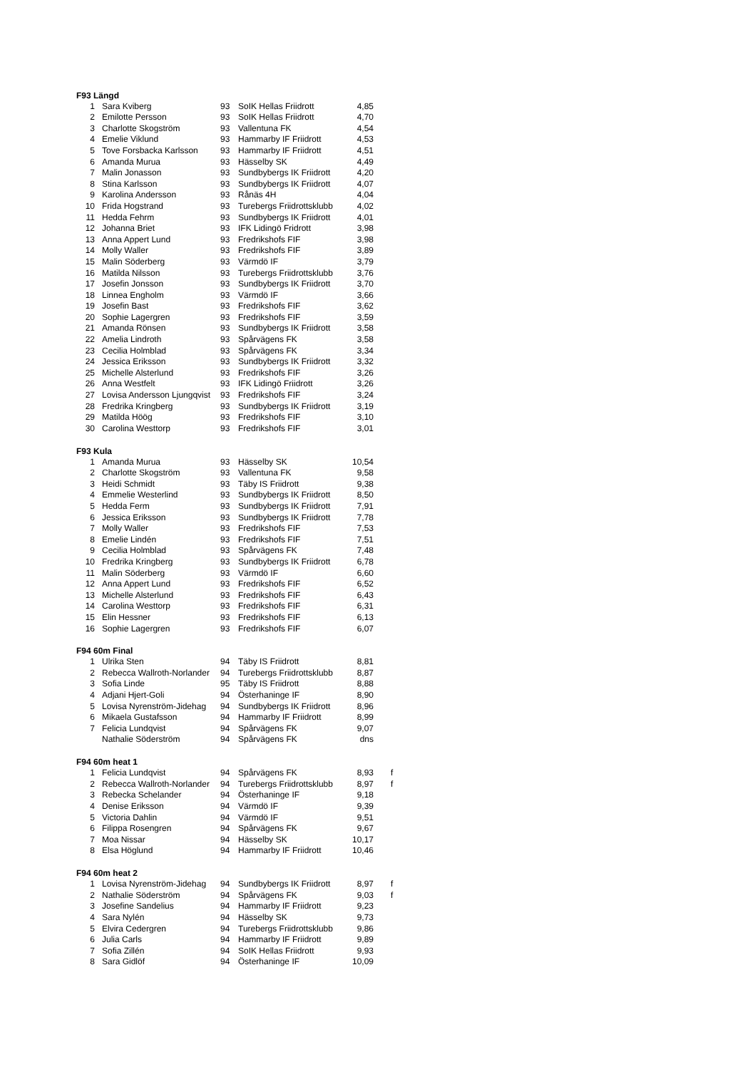| F93 Längd | | | | | |
| --- | --- | --- | --- | --- | --- |
| 1 | Sara Kviberg | 93 | SoIK Hellas Friidrott | 4,85 | |
| 2 | Emilotte Persson | 93 | SoIK Hellas Friidrott | 4,70 | |
| 3 | Charlotte Skogström | 93 | Vallentuna FK | 4,54 | |
| 4 | Emelie Viklund | 93 | Hammarby IF Friidrott | 4,53 | |
| 5 | Tove Forsbacka Karlsson | 93 | Hammarby IF Friidrott | 4,51 | |
| 6 | Amanda Murua | 93 | Hässelby SK | 4,49 | |
| 7 | Malin Jonasson | 93 | Sundbybergs IK Friidrott | 4,20 | |
| 8 | Stina Karlsson | 93 | Sundbybergs IK Friidrott | 4,07 | |
| 9 | Karolina Andersson | 93 | Rånäs 4H | 4,04 | |
| 10 | Frida Hogstrand | 93 | Turebergs Friidrottsklubb | 4,02 | |
| 11 | Hedda Fehrm | 93 | Sundbybergs IK Friidrott | 4,01 | |
| 12 | Johanna Briet | 93 | IFK Lidingö Fridrott | 3,98 | |
| 13 | Anna Appert Lund | 93 | Fredrikshofs FIF | 3,98 | |
| 14 | Molly Waller | 93 | Fredrikshofs FIF | 3,89 | |
| 15 | Malin Söderberg | 93 | Värmdö IF | 3,79 | |
| 16 | Matilda Nilsson | 93 | Turebergs Friidrottsklubb | 3,76 | |
| 17 | Josefin Jonsson | 93 | Sundbybergs IK Friidrott | 3,70 | |
| 18 | Linnea Engholm | 93 | Värmdö IF | 3,66 | |
| 19 | Josefin Bast | 93 | Fredrikshofs FIF | 3,62 | |
| 20 | Sophie Lagergren | 93 | Fredrikshofs FIF | 3,59 | |
| 21 | Amanda Rönsen | 93 | Sundbybergs IK Friidrott | 3,58 | |
| 22 | Amelia Lindroth | 93 | Spårvägens FK | 3,58 | |
| 23 | Cecilia Holmblad | 93 | Spårvägens FK | 3,34 | |
| 24 | Jessica Eriksson | 93 | Sundbybergs IK Friidrott | 3,32 | |
| 25 | Michelle Alsterlund | 93 | Fredrikshofs FIF | 3,26 | |
| 26 | Anna Westfelt | 93 | IFK Lidingö Friidrott | 3,26 | |
| 27 | Lovisa Andersson Ljungqvist | 93 | Fredrikshofs FIF | 3,24 | |
| 28 | Fredrika Kringberg | 93 | Sundbybergs IK Friidrott | 3,19 | |
| 29 | Matilda Höög | 93 | Fredrikshofs FIF | 3,10 | |
| 30 | Carolina Westtorp | 93 | Fredrikshofs FIF | 3,01 | |
| F93 Kula | | | | | |
| 1 | Amanda Murua | 93 | Hässelby SK | 10,54 | |
| 2 | Charlotte Skogström | 93 | Vallentuna FK | 9,58 | |
| 3 | Heidi Schmidt | 93 | Täby IS Friidrott | 9,38 | |
| 4 | Emmelie Westerlind | 93 | Sundbybergs IK Friidrott | 8,50 | |
| 5 | Hedda Ferm | 93 | Sundbybergs IK Friidrott | 7,91 | |
| 6 | Jessica Eriksson | 93 | Sundbybergs IK Friidrott | 7,78 | |
| 7 | Molly Waller | 93 | Fredrikshofs FIF | 7,53 | |
| 8 | Emelie Lindén | 93 | Fredrikshofs FIF | 7,51 | |
| 9 | Cecilia Holmblad | 93 | Spårvägens FK | 7,48 | |
| 10 | Fredrika Kringberg | 93 | Sundbybergs IK Friidrott | 6,78 | |
| 11 | Malin Söderberg | 93 | Värmdö IF | 6,60 | |
| 12 | Anna Appert Lund | 93 | Fredrikshofs FIF | 6,52 | |
| 13 | Michelle Alsterlund | 93 | Fredrikshofs FIF | 6,43 | |
| 14 | Carolina Westtorp | 93 | Fredrikshofs FIF | 6,31 | |
| 15 | Elin Hessner | 93 | Fredrikshofs FIF | 6,13 | |
| 16 | Sophie Lagergren | 93 | Fredrikshofs FIF | 6,07 | |
| F94 60m Final | | | | | |
| 1 | Ulrika Sten | 94 | Täby IS Friidrott | 8,81 | |
| 2 | Rebecca Wallroth-Norlander | 94 | Turebergs Friidrottsklubb | 8,87 | |
| 3 | Sofia Linde | 95 | Täby IS Friidrott | 8,88 | |
| 4 | Adjani Hjert-Goli | 94 | Österhaninge IF | 8,90 | |
| 5 | Lovisa Nyrenström-Jidehag | 94 | Sundbybergs IK Friidrott | 8,96 | |
| 6 | Mikaela Gustafsson | 94 | Hammarby IF Friidrott | 8,99 | |
| 7 | Felicia Lundqvist | 94 | Spårvägens FK | 9,07 | |
| | Nathalie Söderström | 94 | Spårvägens FK | dns | |
| F94 60m heat 1 | | | | | |
| 1 | Felicia Lundqvist | 94 | Spårvägens FK | 8,93 | f |
| 2 | Rebecca Wallroth-Norlander | 94 | Turebergs Friidrottsklubb | 8,97 | f |
| 3 | Rebecka Schelander | 94 | Österhaninge IF | 9,18 | |
| 4 | Denise Eriksson | 94 | Värmdö IF | 9,39 | |
| 5 | Victoria Dahlin | 94 | Värmdö IF | 9,51 | |
| 6 | Filippa Rosengren | 94 | Spårvägens FK | 9,67 | |
| 7 | Moa Nissar | 94 | Hässelby SK | 10,17 | |
| 8 | Elsa Höglund | 94 | Hammarby IF Friidrott | 10,46 | |
| F94 60m heat 2 | | | | | |
| 1 | Lovisa Nyrenström-Jidehag | 94 | Sundbybergs IK Friidrott | 8,97 | f |
| 2 | Nathalie Söderström | 94 | Spårvägens FK | 9,03 | f |
| 3 | Josefine Sandelius | 94 | Hammarby IF Friidrott | 9,23 | |
| 4 | Sara Nylén | 94 | Hässelby SK | 9,73 | |
| 5 | Elvira Cedergren | 94 | Turebergs Friidrottsklubb | 9,86 | |
| 6 | Julia Carls | 94 | Hammarby IF Friidrott | 9,89 | |
| 7 | Sofia Zillén | 94 | SoIK Hellas Friidrott | 9,93 | |
| 8 | Sara Gidlöf | 94 | Österhaninge IF | 10,09 | |